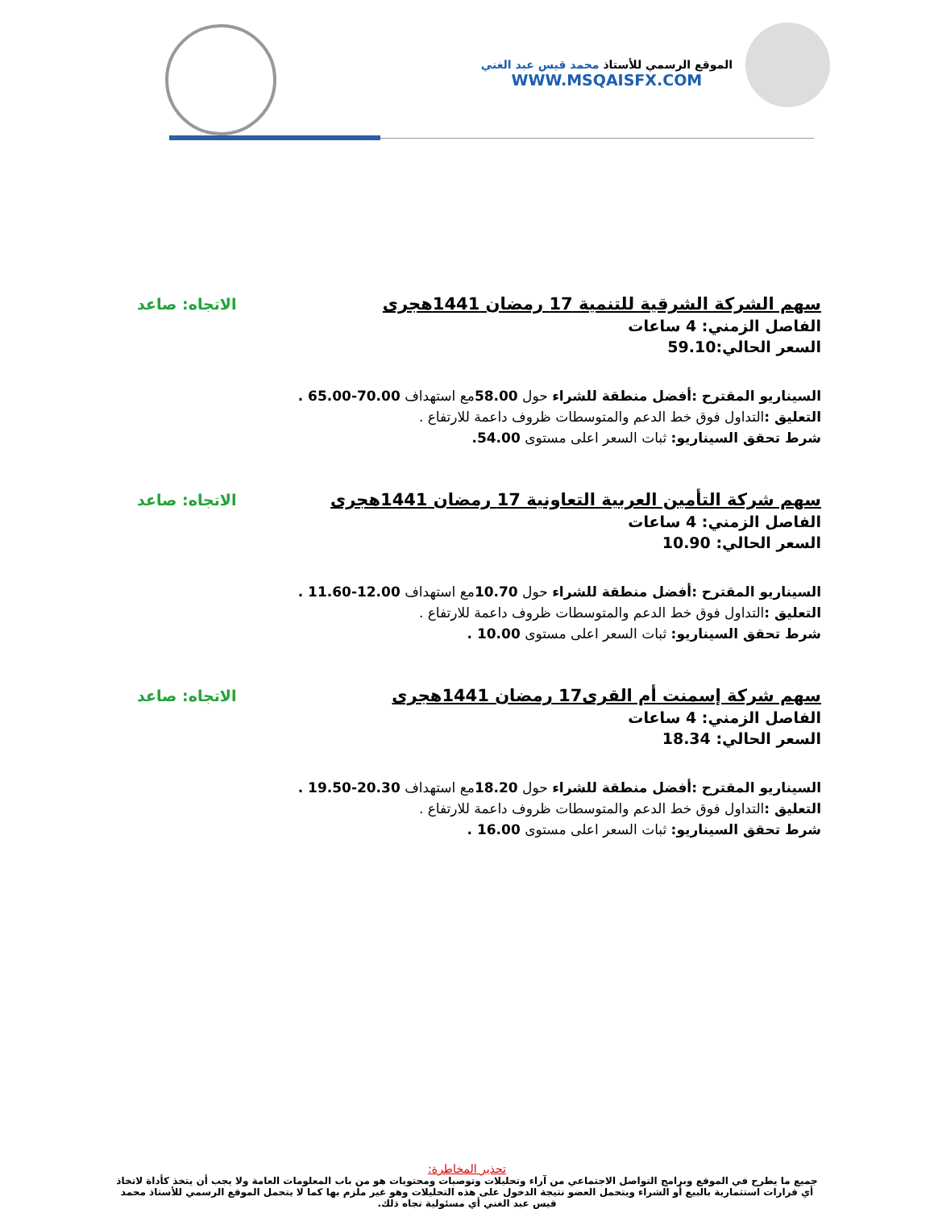الموقع الرسمي للأستاذ محمد قيس عبد الغني
WWW.MSQAISFX.COM
سهم الشركة الشرقية للتنمية 17 رمضان 1441هجرى الاتجاه: صاعد
الفاصل الزمني: 4 ساعات
السعر الحالي:59.10
السيناريو المقترح :أفضل منطقة للشراء حول 58.00مع استهداف 70.00-65.00 .
التعليق : التداول فوق خط الدعم والمتوسطات ظروف داعمة للارتفاع .
شرط تحقق السيناريو: ثبات السعر اعلى مستوى 54.00.
سهم شركة التأمين العربية التعاونية 17 رمضان 1441هجرى الاتجاه: صاعد
الفاصل الزمني: 4 ساعات
السعر الحالي: 10.90
السيناريو المقترح :أفضل منطقة للشراء حول 10.70مع استهداف 12.00-11.60 .
التعليق : التداول فوق خط الدعم والمتوسطات ظروف داعمة للارتفاع .
شرط تحقق السيناريو: ثبات السعر اعلى مستوى 10.00 .
سهم شركة إسمنت أم القرى17 رمضان 1441هجرى الاتجاه: صاعد
الفاصل الزمني: 4 ساعات
السعر الحالي: 18.34
السيناريو المقترح :أفضل منطقة للشراء حول 18.20مع استهداف 20.30-19.50 .
التعليق : التداول فوق خط الدعم والمتوسطات ظروف داعمة للارتفاع .
شرط تحقق السيناريو: ثبات السعر اعلى مستوى 16.00 .
تحذير المخاطرة:
جميع ما يطرح في الموقع وبرامج التواصل الاجتماعي من آراء وتحليلات وتوصيات ومحتويات هو من باب المعلومات العامة ولا يجب أن يتخذ كأداة لاتخاذ أي قرارات استثمارية بالبيع أو الشراء ويتحمل العضو نتيجة الدخول على هذه التحليلات وهو غير ملزم بها كما لا يتحمل الموقع الرسمي للأستاذ محمد قيس عبد الغني أي مسئولية تجاه ذلك.